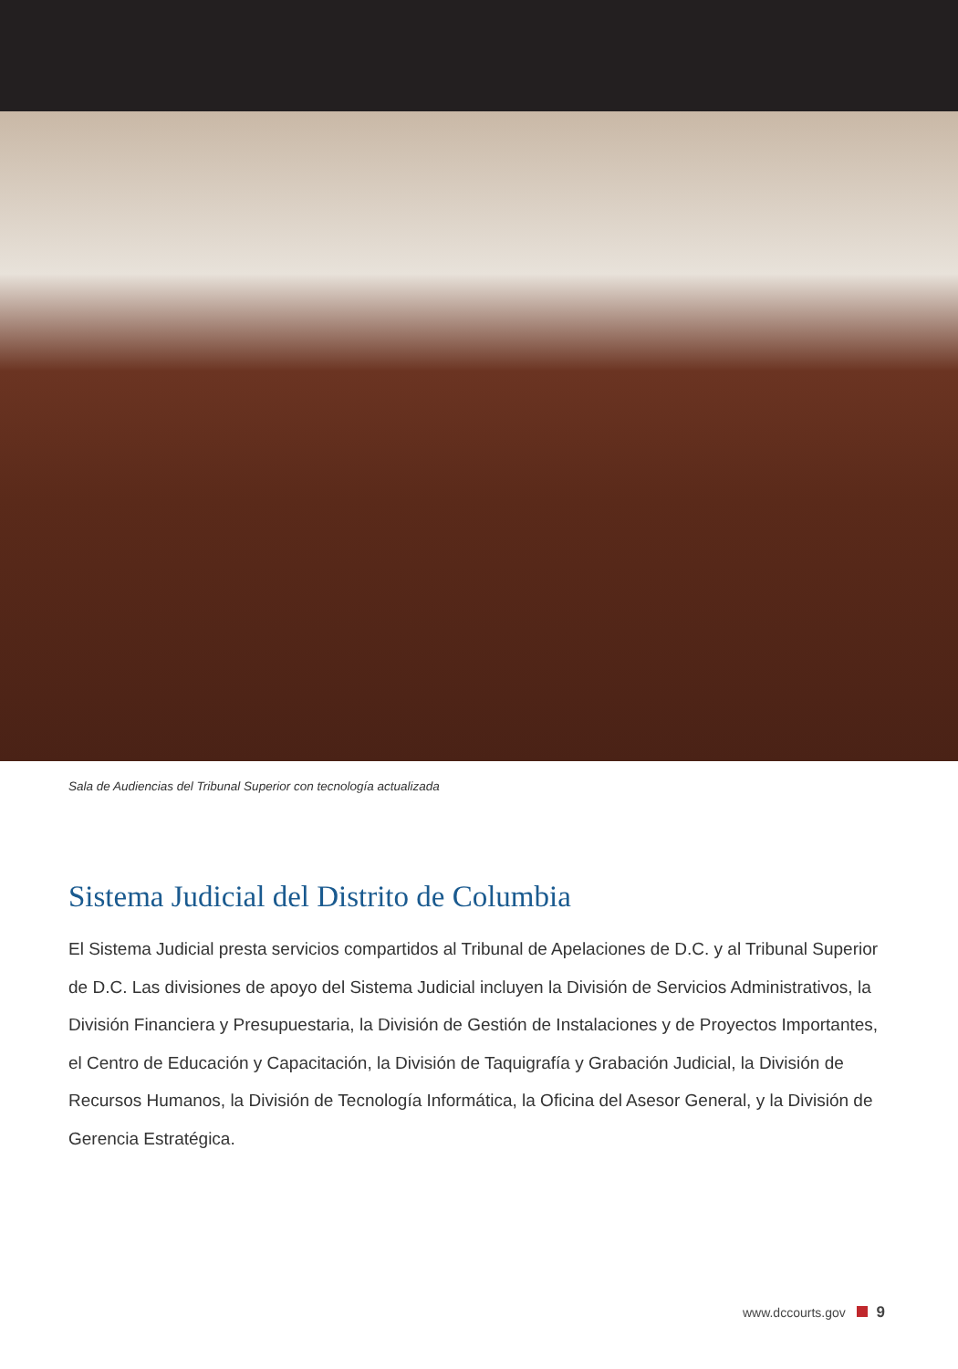Sala de Audiencias del Tribunal Superior con tecnología actualizada
Sistema Judicial del Distrito de Columbia
El Sistema Judicial presta servicios compartidos al Tribunal de Apelaciones de D.C. y al Tribunal Superior de D.C. Las divisiones de apoyo del Sistema Judicial incluyen la División de Servicios Administrativos, la División Financiera y Presupuestaria, la División de Gestión de Instalaciones y de Proyectos Importantes, el Centro de Educación y Capacitación, la División de Taquigrafía y Grabación Judicial, la División de Recursos Humanos, la División de Tecnología Informática, la Oficina del Asesor General, y la División de Gerencia Estratégica.
www.dccourts.gov 9